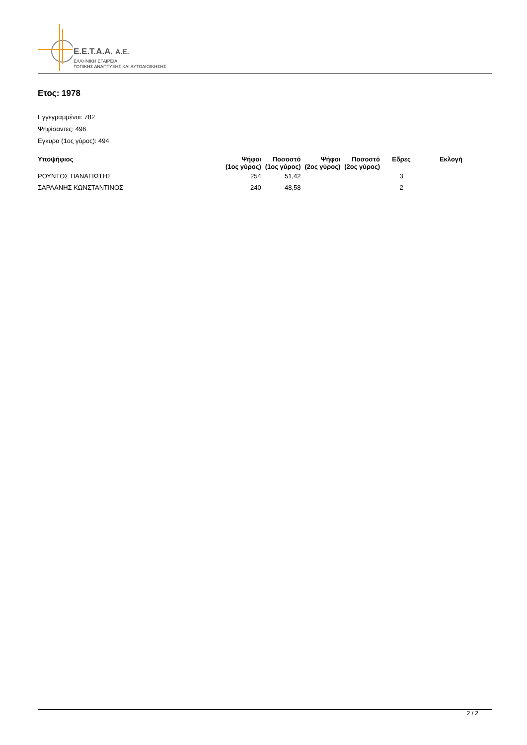E.E.T.A.A. A.E.
ΕΛΛΗΝΙΚΗ ΕΤΑΙΡΕΙΑ
ΤΟΠΙΚΗΣ ΑΝΑΠΤΥΞΗΣ ΚΑΙ ΑΥΤΟΔΙΟΙΚΗΣΗΣ
Ετος: 1978
Εγγεγραμμένοι: 782
Ψηφίσαντες: 496
Εγκυρα (1ος γύρος): 494
| Υποψήφιος | Ψήφοι (1ος γύρος) | Ποσοστό (1ος γύρος) | Ψήφοι (2ος γύρος) | Ποσοστό (2ος γύρος) | Εδρες | Εκλογή |
| --- | --- | --- | --- | --- | --- | --- |
| ΡΟΥΝΤΟΣ ΠΑΝΑΓΙΩΤΗΣ | 254 | 51,42 | | | 3 | |
| ΣΑΡΛΑΝΗΣ ΚΩΝΣΤΑΝΤΙΝΟΣ | 240 | 48,58 | | | 2 | |
2 / 2